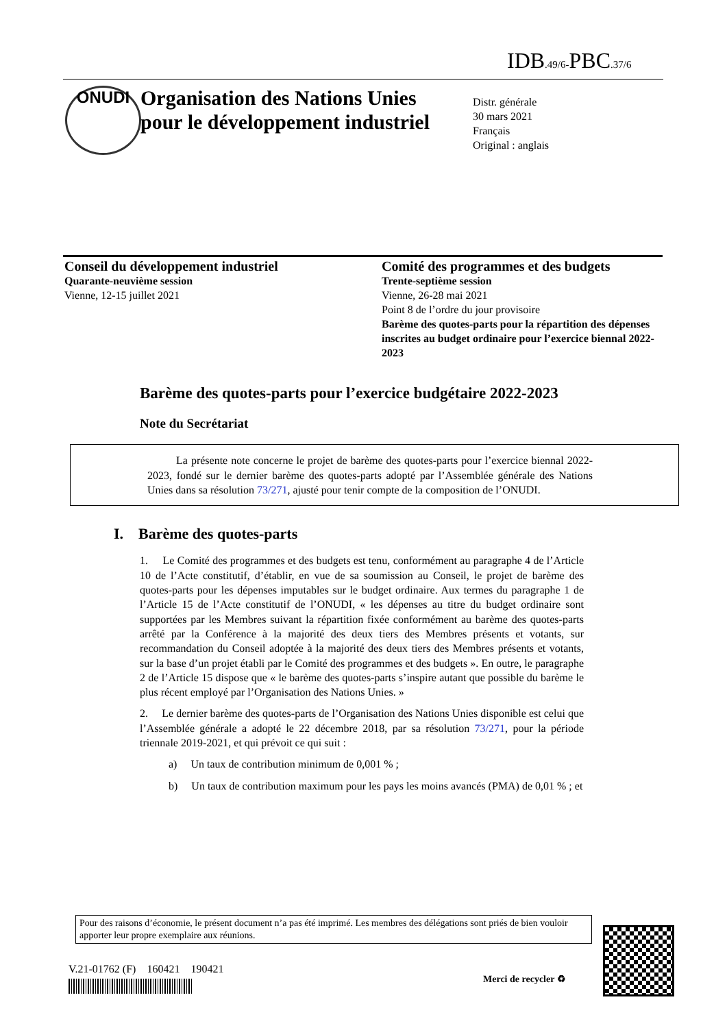IDB.49/6-PBC.37/6
ONUDI
Organisation des Nations Unies
pour le développement industriel
Distr. générale
30 mars 2021
Français
Original : anglais
Conseil du développement industriel
Quarante-neuvième session
Vienne, 12-15 juillet 2021
Comité des programmes et des budgets
Trente-septième session
Vienne, 26-28 mai 2021
Point 8 de l’ordre du jour provisoire
Barème des quotes-parts pour la répartition des dépenses inscrites au budget ordinaire pour l’exercice biennal 2022-2023
Barème des quotes-parts pour l’exercice budgétaire 2022-2023
Note du Secrétariat
La présente note concerne le projet de barème des quotes-parts pour l’exercice biennal 2022-2023, fondé sur le dernier barème des quotes-parts adopté par l’Assemblée générale des Nations Unies dans sa résolution 73/271, ajusté pour tenir compte de la composition de l’ONUDI.
I. Barème des quotes-parts
1. Le Comité des programmes et des budgets est tenu, conformément au paragraphe 4 de l’Article 10 de l’Acte constitutif, d’établir, en vue de sa soumission au Conseil, le projet de barème des quotes-parts pour les dépenses imputables sur le budget ordinaire. Aux termes du paragraphe 1 de l’Article 15 de l’Acte constitutif de l’ONUDI, « les dépenses au titre du budget ordinaire sont supportées par les Membres suivant la répartition fixée conformément au barème des quotes-parts arrêté par la Conférence à la majorité des deux tiers des Membres présents et votants, sur recommandation du Conseil adoptée à la majorité des deux tiers des Membres présents et votants, sur la base d’un projet établi par le Comité des programmes et des budgets ». En outre, le paragraphe 2 de l’Article 15 dispose que « le barème des quotes-parts s’inspire autant que possible du barème le plus récent employé par l’Organisation des Nations Unies. »
2. Le dernier barème des quotes-parts de l’Organisation des Nations Unies disponible est celui que l’Assemblée générale a adopté le 22 décembre 2018, par sa résolution 73/271, pour la période triennale 2019-2021, et qui prévoit ce qui suit :
a) Un taux de contribution minimum de 0,001 % ;
b) Un taux de contribution maximum pour les pays les moins avancés (PMA) de 0,01 % ; et
Pour des raisons d’économie, le présent document n’a pas été imprimé. Les membres des délégations sont priés de bien vouloir apporter leur propre exemplaire aux réunions.
V.21-01762 (F) 160421 190421
Merci de recycler ♻